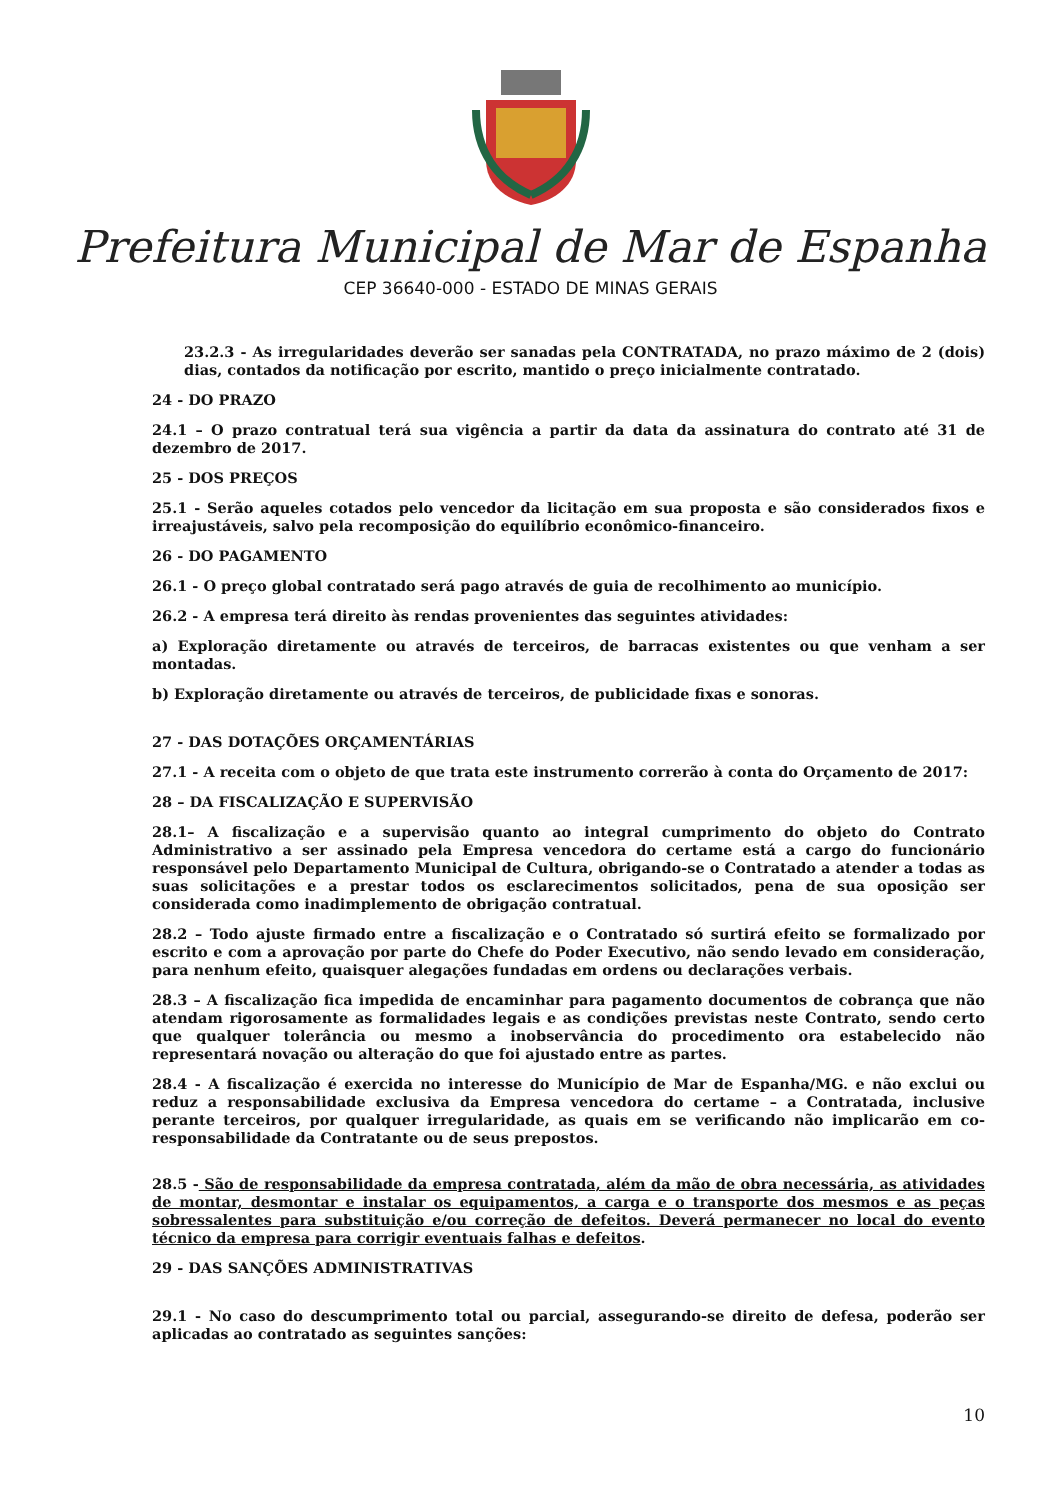Prefeitura Municipal de Mar de Espanha
CEP 36640-000 - ESTADO DE MINAS GERAIS
23.2.3 - As irregularidades deverão ser sanadas pela CONTRATADA, no prazo máximo de 2 (dois) dias, contados da notificação por escrito, mantido o preço inicialmente contratado.
24 - DO PRAZO
24.1 – O prazo contratual terá sua vigência a partir da data da assinatura do contrato até 31 de dezembro de 2017.
25 - DOS PREÇOS
25.1 - Serão aqueles cotados pelo vencedor da licitação em sua proposta e são considerados fixos e irreajustáveis, salvo pela recomposição do equilíbrio econômico-financeiro.
26 - DO PAGAMENTO
26.1 - O preço global contratado será pago através de guia de recolhimento ao município.
26.2 - A empresa terá direito às rendas provenientes das seguintes atividades:
a) Exploração diretamente ou através de terceiros, de barracas existentes ou que venham a ser montadas.
b) Exploração diretamente ou através de terceiros, de publicidade fixas e sonoras.
27 - DAS DOTAÇÕES ORÇAMENTÁRIAS
27.1 - A receita com o objeto de que trata este instrumento correrão à conta do Orçamento de 2017:
28 – DA FISCALIZAÇÃO E SUPERVISÃO
28.1– A fiscalização e a supervisão quanto ao integral cumprimento do objeto do Contrato Administrativo a ser assinado pela Empresa vencedora do certame está a cargo do funcionário responsável pelo Departamento Municipal de Cultura, obrigando-se o Contratado a atender a todas as suas solicitações e a prestar todos os esclarecimentos solicitados, pena de sua oposição ser considerada como inadimplemento de obrigação contratual.
28.2 – Todo ajuste firmado entre a fiscalização e o Contratado só surtirá efeito se formalizado por escrito e com a aprovação por parte do Chefe do Poder Executivo, não sendo levado em consideração, para nenhum efeito, quaisquer alegações fundadas em ordens ou declarações verbais.
28.3 – A fiscalização fica impedida de encaminhar para pagamento documentos de cobrança que não atendam rigorosamente as formalidades legais e as condições previstas neste Contrato, sendo certo que qualquer tolerância ou mesmo a inobservância do procedimento ora estabelecido não representará novação ou alteração do que foi ajustado entre as partes.
28.4 - A fiscalização é exercida no interesse do Município de Mar de Espanha/MG. e não exclui ou reduz a responsabilidade exclusiva da Empresa vencedora do certame – a Contratada, inclusive perante terceiros, por qualquer irregularidade, as quais em se verificando não implicarão em co-responsabilidade da Contratante ou de seus prepostos.
28.5 - São de responsabilidade da empresa contratada, além da mão de obra necessária, as atividades de montar, desmontar e instalar os equipamentos, a carga e o transporte dos mesmos e as peças sobressalentes para substituição e/ou correção de defeitos. Deverá permanecer no local do evento técnico da empresa para corrigir eventuais falhas e defeitos.
29 - DAS SANÇÕES ADMINISTRATIVAS
29.1 - No caso do descumprimento total ou parcial, assegurando-se direito de defesa, poderão ser aplicadas ao contratado as seguintes sanções:
10